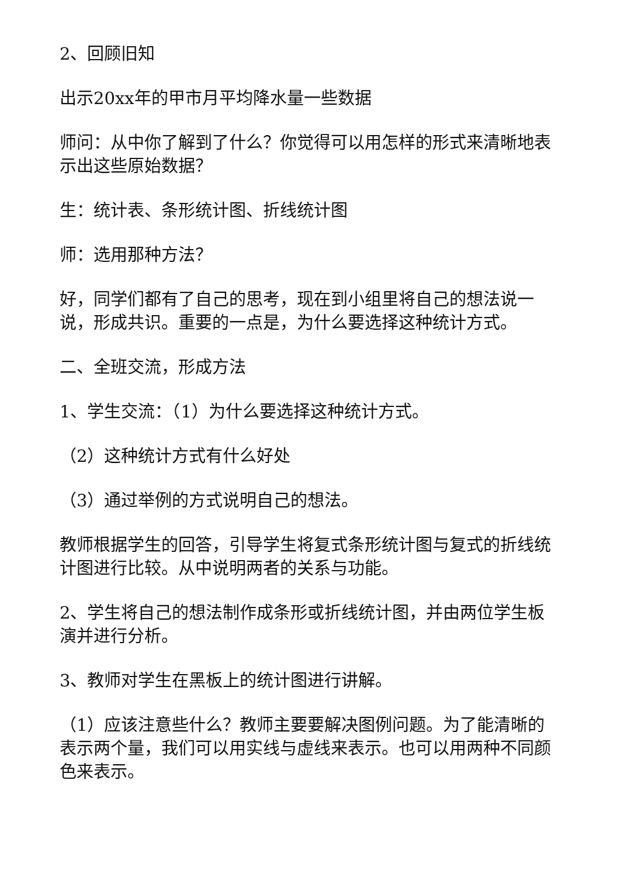2、回顾旧知
出示20xx年的甲市月平均降水量一些数据
师问：从中你了解到了什么？你觉得可以用怎样的形式来清晰地表示出这些原始数据？
生：统计表、条形统计图、折线统计图
师：选用那种方法？
好，同学们都有了自己的思考，现在到小组里将自己的想法说一说，形成共识。重要的一点是，为什么要选择这种统计方式。
二、全班交流，形成方法
1、学生交流：（1）为什么要选择这种统计方式。
（2）这种统计方式有什么好处
（3）通过举例的方式说明自己的想法。
教师根据学生的回答，引导学生将复式条形统计图与复式的折线统计图进行比较。从中说明两者的关系与功能。
2、学生将自己的想法制作成条形或折线统计图，并由两位学生板演并进行分析。
3、教师对学生在黑板上的统计图进行讲解。
（1）应该注意些什么？教师主要要解决图例问题。为了能清晰的表示两个量，我们可以用实线与虚线来表示。也可以用两种不同颜色来表示。